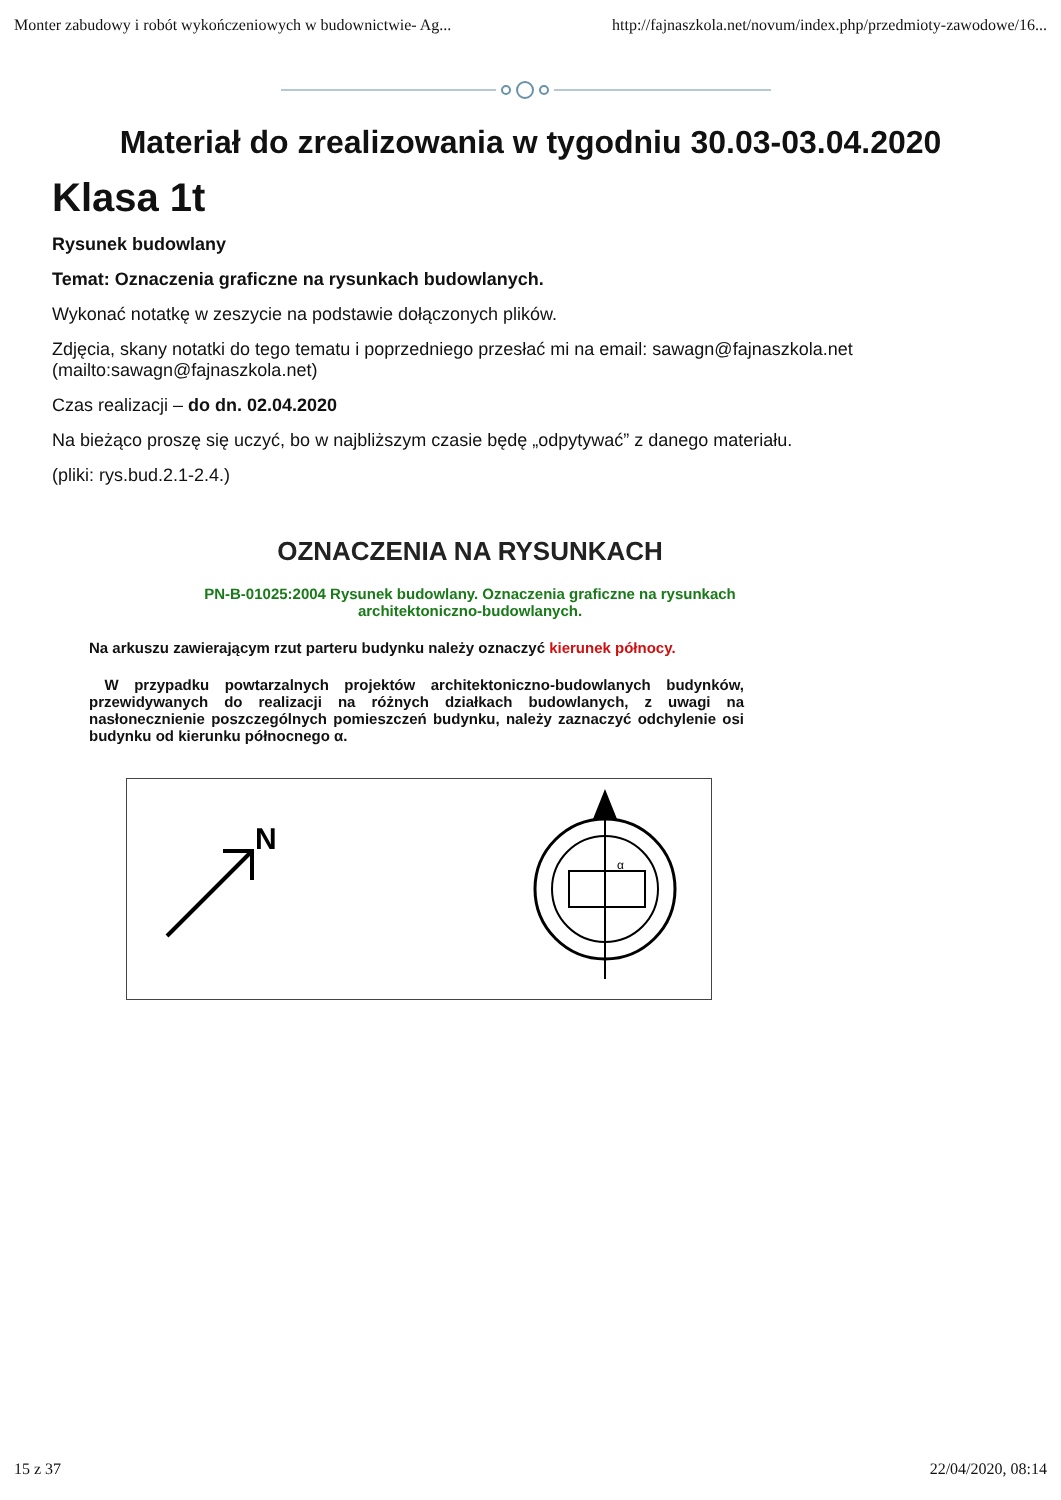Monter zabudowy i robót wykończeniowych w budownictwie- Ag... http://fajnaszkola.net/novum/index.php/przedmioty-zawodowe/16...
Materiał do zrealizowania w tygodniu 30.03-03.04.2020
Klasa 1t
Rysunek budowlany
Temat: Oznaczenia graficzne na rysunkach budowlanych.
Wykonać notatkę w zeszycie na podstawie dołączonych plików.
Zdjęcia, skany notatki do tego tematu i poprzedniego przesłać mi na email: sawagn@fajnaszkola.net (mailto:sawagn@fajnaszkola.net)
Czas realizacji – do dn. 02.04.2020
Na bieżąco proszę się uczyć, bo w najbliższym czasie będę „odpytywać” z danego materiału.
(pliki: rys.bud.2.1-2.4.)
OZNACZENIA NA RYSUNKACH
PN-B-01025:2004 Rysunek budowlany. Oznaczenia graficzne na rysunkach
architektoniczno-budowlanych.
Na arkuszu zawierającym rzut parteru budynku należy oznaczyć kierunek północy.
W przypadku powtarzalnych projektów architektoniczno-budowlanych budynków, przewidywanych do realizacji na różnych działkach budowlanych, z uwagi na nasłonecznienie poszczególnych pomieszczeń budynku, należy zaznaczyć odchylenie osi budynku od kierunku północnego α.
N
α
15 z 37 22/04/2020, 08:14